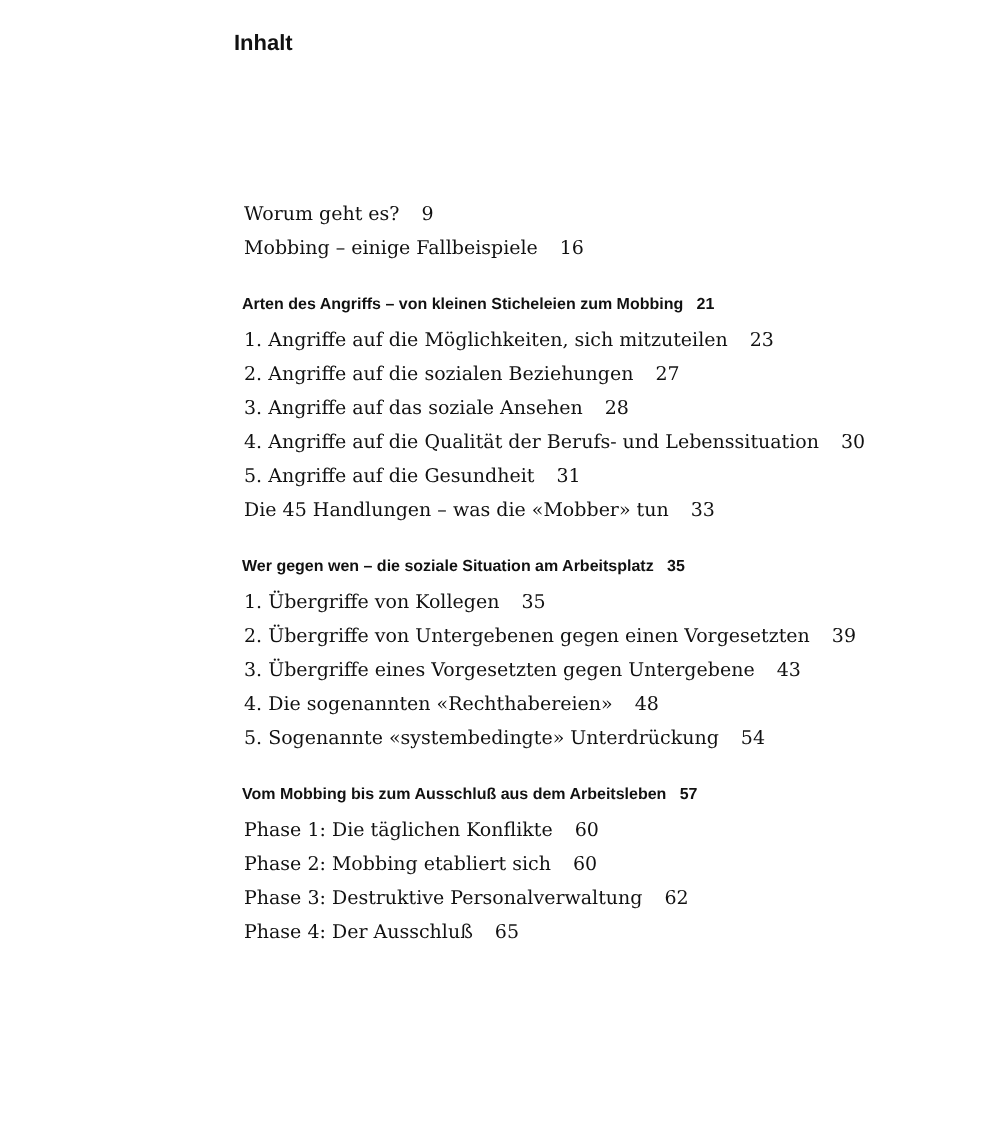Inhalt
Worum geht es? 9
Mobbing – einige Fallbeispiele 16
Arten des Angriffs – von kleinen Sticheleien zum Mobbing 21
1. Angriffe auf die Möglichkeiten, sich mitzuteilen 23
2. Angriffe auf die sozialen Beziehungen 27
3. Angriffe auf das soziale Ansehen 28
4. Angriffe auf die Qualität der Berufs- und Lebenssituation 30
5. Angriffe auf die Gesundheit 31
Die 45 Handlungen – was die «Mobber» tun 33
Wer gegen wen – die soziale Situation am Arbeitsplatz 35
1. Übergriffe von Kollegen 35
2. Übergriffe von Untergebenen gegen einen Vorgesetzten 39
3. Übergriffe eines Vorgesetzten gegen Untergebene 43
4. Die sogenannten «Rechthabereien» 48
5. Sogenannte «systembedingte» Unterdrückung 54
Vom Mobbing bis zum Ausschluß aus dem Arbeitsleben 57
Phase 1: Die täglichen Konflikte 60
Phase 2: Mobbing etabliert sich 60
Phase 3: Destruktive Personalverwaltung 62
Phase 4: Der Ausschluß 65